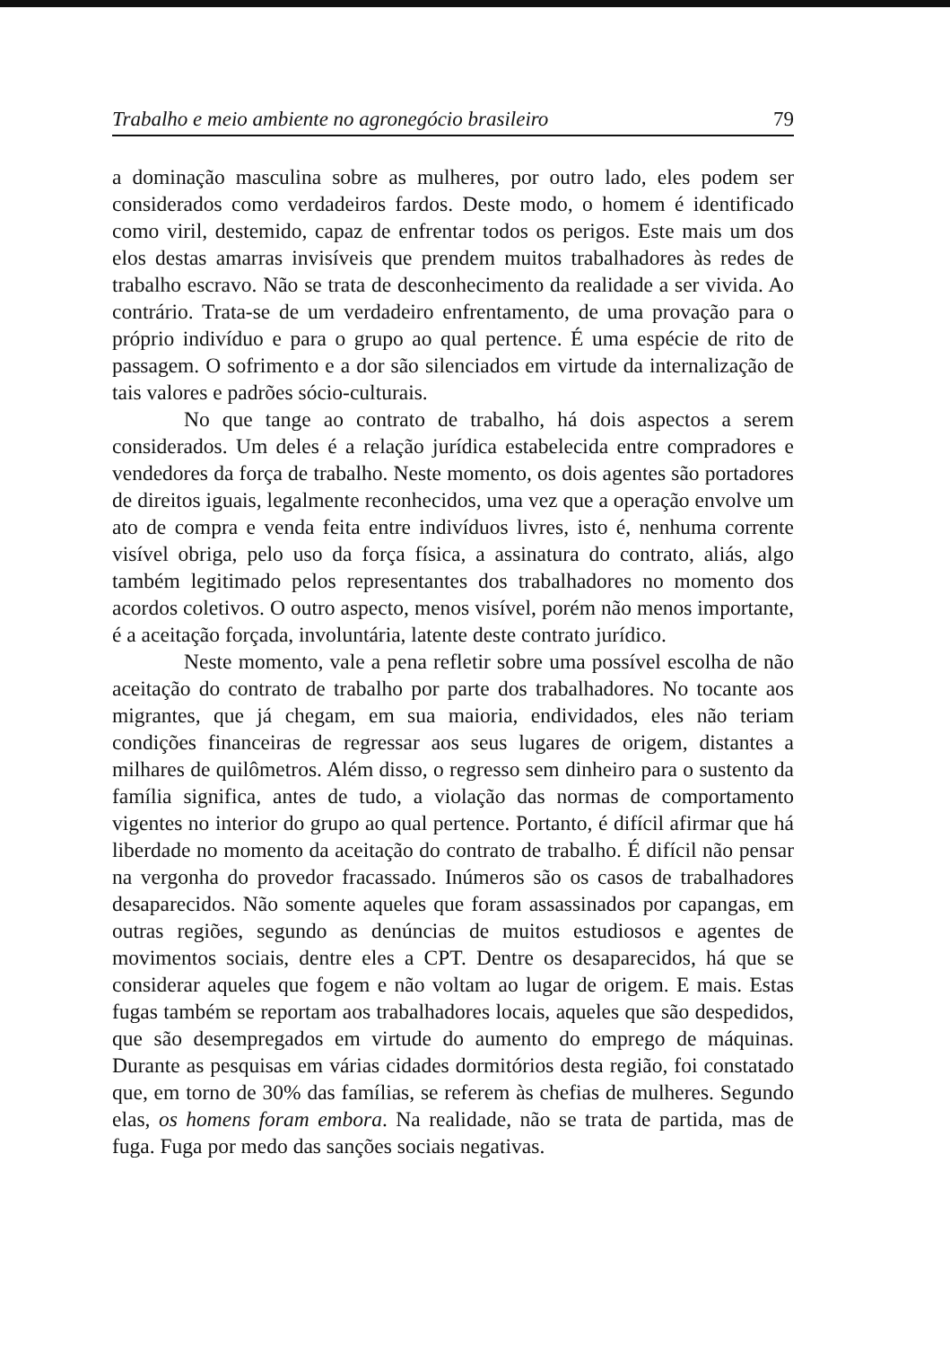Trabalho e meio ambiente no agronegócio brasileiro 79
a dominação masculina sobre as mulheres, por outro lado, eles podem ser considerados como verdadeiros fardos. Deste modo, o homem é identificado como viril, destemido, capaz de enfrentar todos os perigos. Este mais um dos elos destas amarras invisíveis que prendem muitos trabalhadores às redes de trabalho escravo. Não se trata de desconhecimento da realidade a ser vivida. Ao contrário. Trata-se de um verdadeiro enfrentamento, de uma provação para o próprio indivíduo e para o grupo ao qual pertence. É uma espécie de rito de passagem. O sofrimento e a dor são silenciados em virtude da internalização de tais valores e padrões sócio-culturais.
No que tange ao contrato de trabalho, há dois aspectos a serem considerados. Um deles é a relação jurídica estabelecida entre compradores e vendedores da força de trabalho. Neste momento, os dois agentes são portadores de direitos iguais, legalmente reconhecidos, uma vez que a operação envolve um ato de compra e venda feita entre indivíduos livres, isto é, nenhuma corrente visível obriga, pelo uso da força física, a assinatura do contrato, aliás, algo também legitimado pelos representantes dos trabalhadores no momento dos acordos coletivos. O outro aspecto, menos visível, porém não menos importante, é a aceitação forçada, involuntária, latente deste contrato jurídico.
Neste momento, vale a pena refletir sobre uma possível escolha de não aceitação do contrato de trabalho por parte dos trabalhadores. No tocante aos migrantes, que já chegam, em sua maioria, endividados, eles não teriam condições financeiras de regressar aos seus lugares de origem, distantes a milhares de quilômetros. Além disso, o regresso sem dinheiro para o sustento da família significa, antes de tudo, a violação das normas de comportamento vigentes no interior do grupo ao qual pertence. Portanto, é difícil afirmar que há liberdade no momento da aceitação do contrato de trabalho. É difícil não pensar na vergonha do provedor fracassado. Inúmeros são os casos de trabalhadores desaparecidos. Não somente aqueles que foram assassinados por capangas, em outras regiões, segundo as denúncias de muitos estudiosos e agentes de movimentos sociais, dentre eles a CPT. Dentre os desaparecidos, há que se considerar aqueles que fogem e não voltam ao lugar de origem. E mais. Estas fugas também se reportam aos trabalhadores locais, aqueles que são despedidos, que são desempregados em virtude do aumento do emprego de máquinas. Durante as pesquisas em várias cidades dormitórios desta região, foi constatado que, em torno de 30% das famílias, se referem às chefias de mulheres. Segundo elas, os homens foram embora. Na realidade, não se trata de partida, mas de fuga. Fuga por medo das sanções sociais negativas.